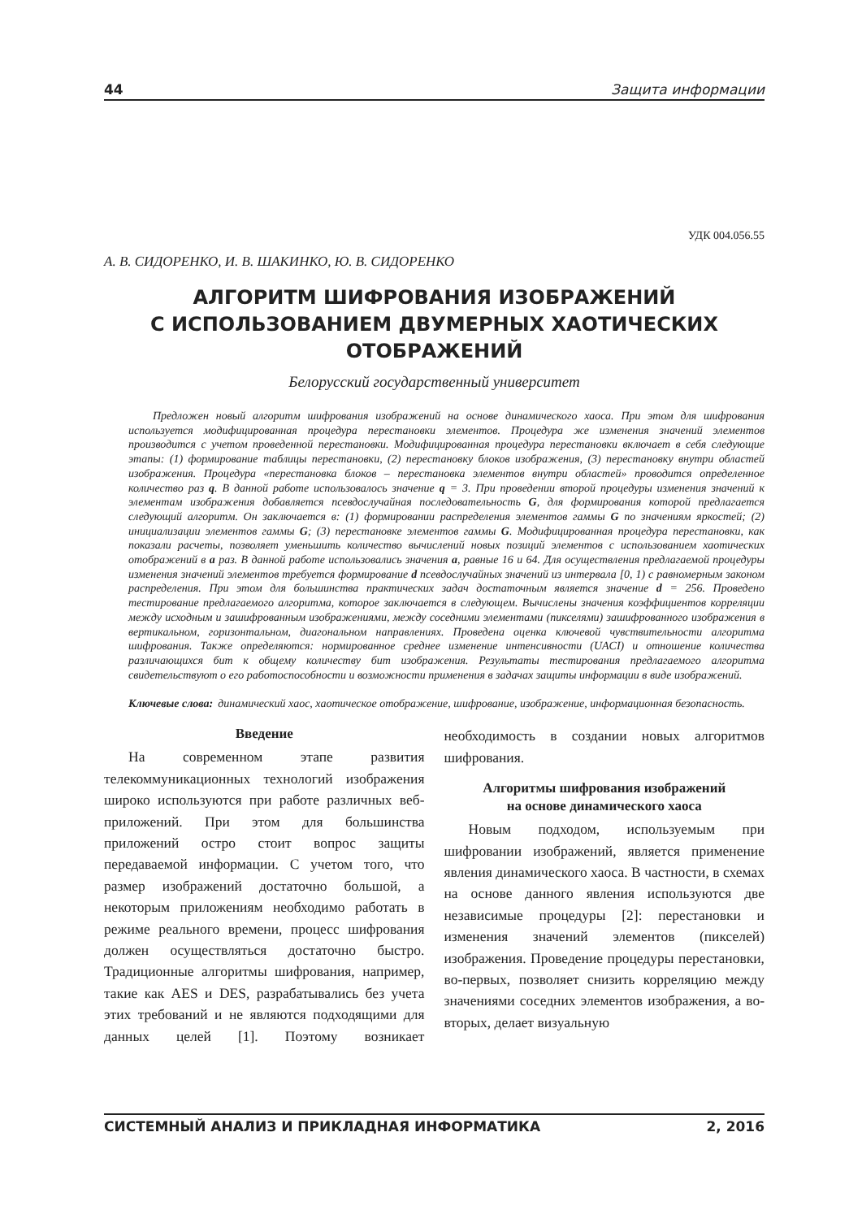44 Защита информации
УДК 004.056.55
А. В. СИДОРЕНКО, И. В. ШАКИНКО, Ю. В. СИДОРЕНКО
АЛГОРИТМ ШИФРОВАНИЯ ИЗОБРАЖЕНИЙ
С ИСПОЛЬЗОВАНИЕМ ДВУМЕРНЫХ ХАОТИЧЕСКИХ
ОТОБРАЖЕНИЙ
Белорусский государственный университет
Предложен новый алгоритм шифрования изображений на основе динамического хаоса. При этом для шифрования используется модифицированная процедура перестановки элементов. Процедура же изменения значений элементов производится с учетом проведенной перестановки. Модифицированная процедура перестановки включает в себя следующие этапы: (1) формирование таблицы перестановки, (2) перестановку блоков изображения, (3) перестановку внутри областей изображения. Процедура «перестановка блоков – перестановка элементов внутри областей» проводится определенное количество раз q. В данной работе использовалось значение q = 3. При проведении второй процедуры изменения значений к элементам изображения добавляется псевдослучайная последовательность G, для формирования которой предлагается следующий алгоритм. Он заключается в: (1) формировании распределения элементов гаммы G по значениям яркостей; (2) инициализации элементов гаммы G; (3) перестановке элементов гаммы G. Модифицированная процедура перестановки, как показали расчеты, позволяет уменьшить количество вычислений новых позиций элементов с использованием хаотических отображений в a раз. В данной работе использовались значения a, равные 16 и 64. Для осуществления предлагаемой процедуры изменения значений элементов требуется формирование d псевдослучайных значений из интервала [0, 1) с равномерным законом распределения. При этом для большинства практических задач достаточным является значение d = 256. Проведено тестирование предлагаемого алгоритма, которое заключается в следующем. Вычислены значения коэффициентов корреляции между исходным и зашифрованным изображениями, между соседними элементами (пикселями) зашифрованного изображения в вертикальном, горизонтальном, диагональном направлениях. Проведена оценка ключевой чувствительности алгоритма шифрования. Также определяются: нормированное среднее изменение интенсивности (UACI) и отношение количества различающихся бит к общему количеству бит изображения. Результаты тестирования предлагаемого алгоритма свидетельствуют о его работоспособности и возможности применения в задачах защиты информации в виде изображений.
Ключевые слова: динамический хаос, хаотическое отображение, шифрование, изображение, информационная безопасность.
Введение
На современном этапе развития телекоммуникационных технологий изображения широко используются при работе различных веб-приложений. При этом для большинства приложений остро стоит вопрос защиты передаваемой информации. С учетом того, что размер изображений достаточно большой, а некоторым приложениям необходимо работать в режиме реального времени, процесс шифрования должен осуществляться достаточно быстро. Традиционные алгоритмы шифрования, например, такие как AES и DES, разрабатывались без учета этих требований и не являются подходящими для данных целей [1]. Поэтому возникает необходимость в создании новых алгоритмов шифрования.
Алгоритмы шифрования изображений
на основе динамического хаоса
Новым подходом, используемым при шифровании изображений, является применение явления динамического хаоса. В частности, в схемах на основе данного явления используются две независимые процедуры [2]: перестановки и изменения значений элементов (пикселей) изображения. Проведение процедуры перестановки, во-первых, позволяет снизить корреляцию между значениями соседних элементов изображения, а во-вторых, делает визуальную
СИСТЕМНЫЙ АНАЛИЗ И ПРИКЛАДНАЯ ИНФОРМАТИКА 2, 2016